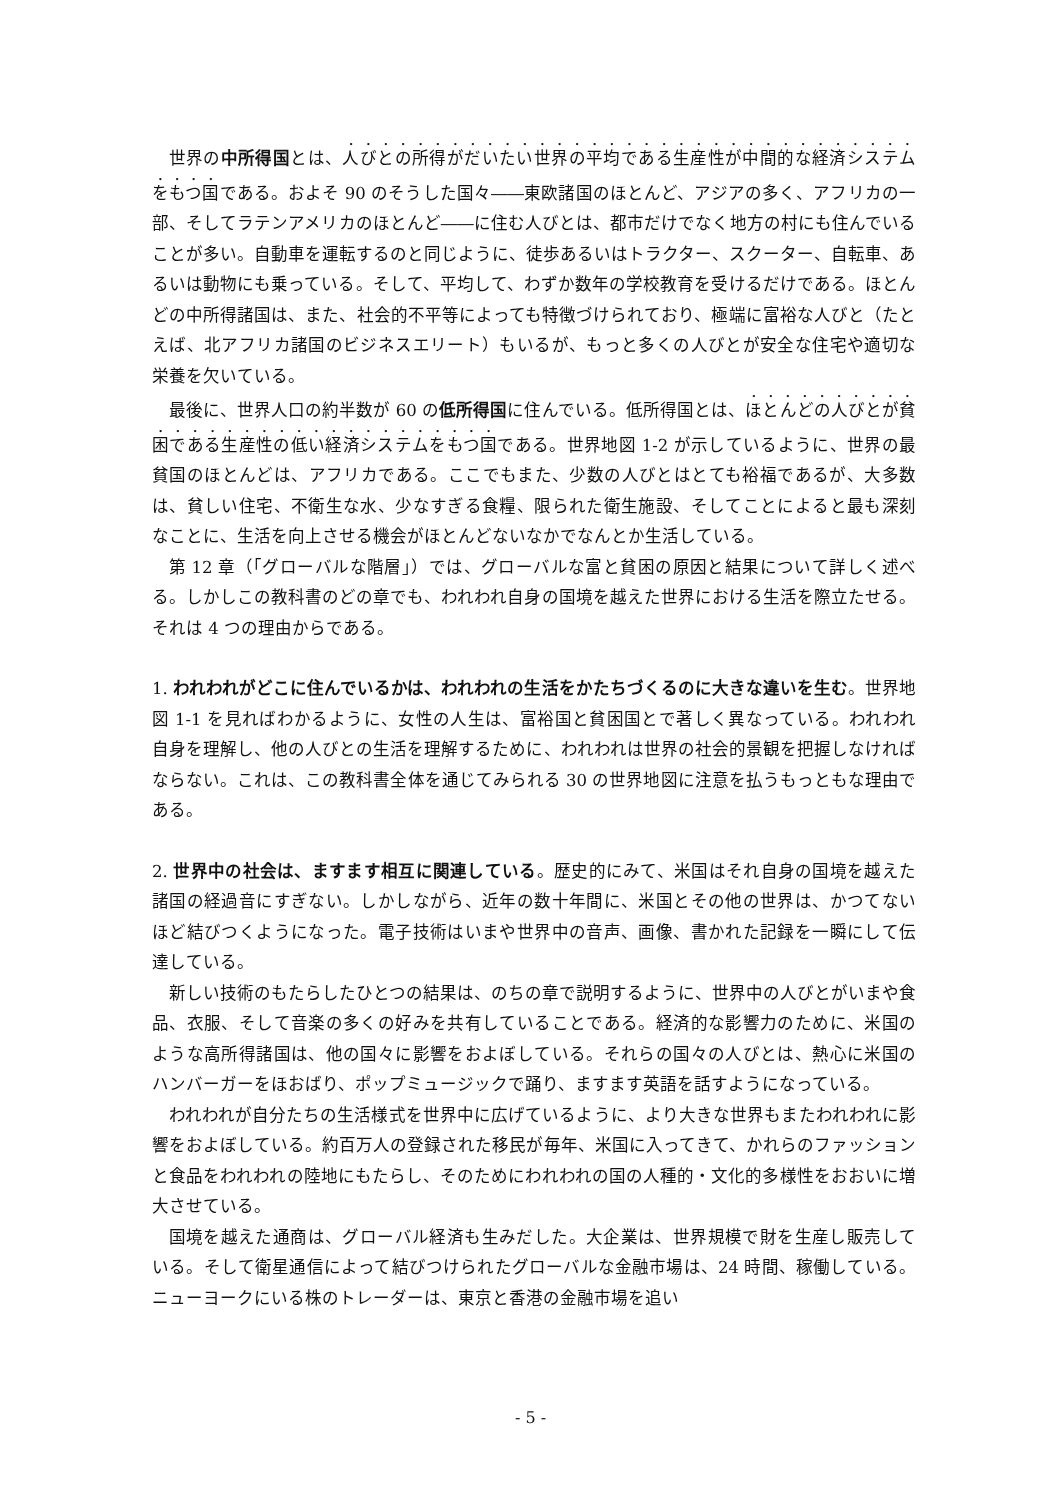世界の中所得国とは、人びとの所得がだいたい世界の平均である生産性が中間的な経済システムをもつ国である。およそ 90 のそうした国々――東欧諸国のほとんど、アジアの多く、アフリカの一部、そしてラテンアメリカのほとんど――に住む人びとは、都市だけでなく地方の村にも住んでいることが多い。自動車を運転するのと同じように、徒歩あるいはトラクター、スクーター、自転車、あるいは動物にも乗っている。そして、平均して、わずか数年の学校教育を受けるだけである。ほとんどの中所得諸国は、また、社会的不平等によっても特徴づけられており、極端に富裕な人びと（たとえば、北アフリカ諸国のビジネスエリート）もいるが、もっと多くの人びとが安全な住宅や適切な栄養を欠いている。
最後に、世界人口の約半数が 60 の低所得国に住んでいる。低所得国とは、ほとんどの人びとが貧困である生産性の低い経済システムをもつ国である。世界地図 1-2 が示しているように、世界の最貧国のほとんどは、アフリカである。ここでもまた、少数の人びとはとても裕福であるが、大多数は、貧しい住宅、不衛生な水、少なすぎる食糧、限られた衛生施設、そしてことによると最も深刻なことに、生活を向上させる機会がほとんどないなかでなんとか生活している。
第 12 章（「グローバルな階層」）では、グローバルな富と貧困の原因と結果について詳しく述べる。しかしこの教科書のどの章でも、われわれ自身の国境を越えた世界における生活を際立たせる。それは 4 つの理由からである。
1. われわれがどこに住んでいるかは、われわれの生活をかたちづくるのに大きな違いを生む。世界地図 1-1 を見ればわかるように、女性の人生は、富裕国と貧困国とで著しく異なっている。われわれ自身を理解し、他の人びとの生活を理解するために、われわれは世界の社会的景観を把握しなければならない。これは、この教科書全体を通じてみられる 30 の世界地図に注意を払うもっともな理由である。
2. 世界中の社会は、ますます相互に関連している。歴史的にみて、米国はそれ自身の国境を越えた諸国の経過音にすぎない。しかしながら、近年の数十年間に、米国とその他の世界は、かつてないほど結びつくようになった。電子技術はいまや世界中の音声、画像、書かれた記録を一瞬にして伝達している。
新しい技術のもたらしたひとつの結果は、のちの章で説明するように、世界中の人びとがいまや食品、衣服、そして音楽の多くの好みを共有していることである。経済的な影響力のために、米国のような高所得諸国は、他の国々に影響をおよぼしている。それらの国々の人びとは、熱心に米国のハンバーガーをほおばり、ポップミュージックで踊り、ますます英語を話すようになっている。
われわれが自分たちの生活様式を世界中に広げているように、より大きな世界もまたわれわれに影響をおよぼしている。約百万人の登録された移民が毎年、米国に入ってきて、かれらのファッションと食品をわれわれの陸地にもたらし、そのためにわれわれの国の人種的・文化的多様性をおおいに増大させている。
国境を越えた通商は、グローバル経済も生みだした。大企業は、世界規模で財を生産し販売している。そして衛星通信によって結びつけられたグローバルな金融市場は、24 時間、稼働している。ニューヨークにいる株のトレーダーは、東京と香港の金融市場を追い
- 5 -